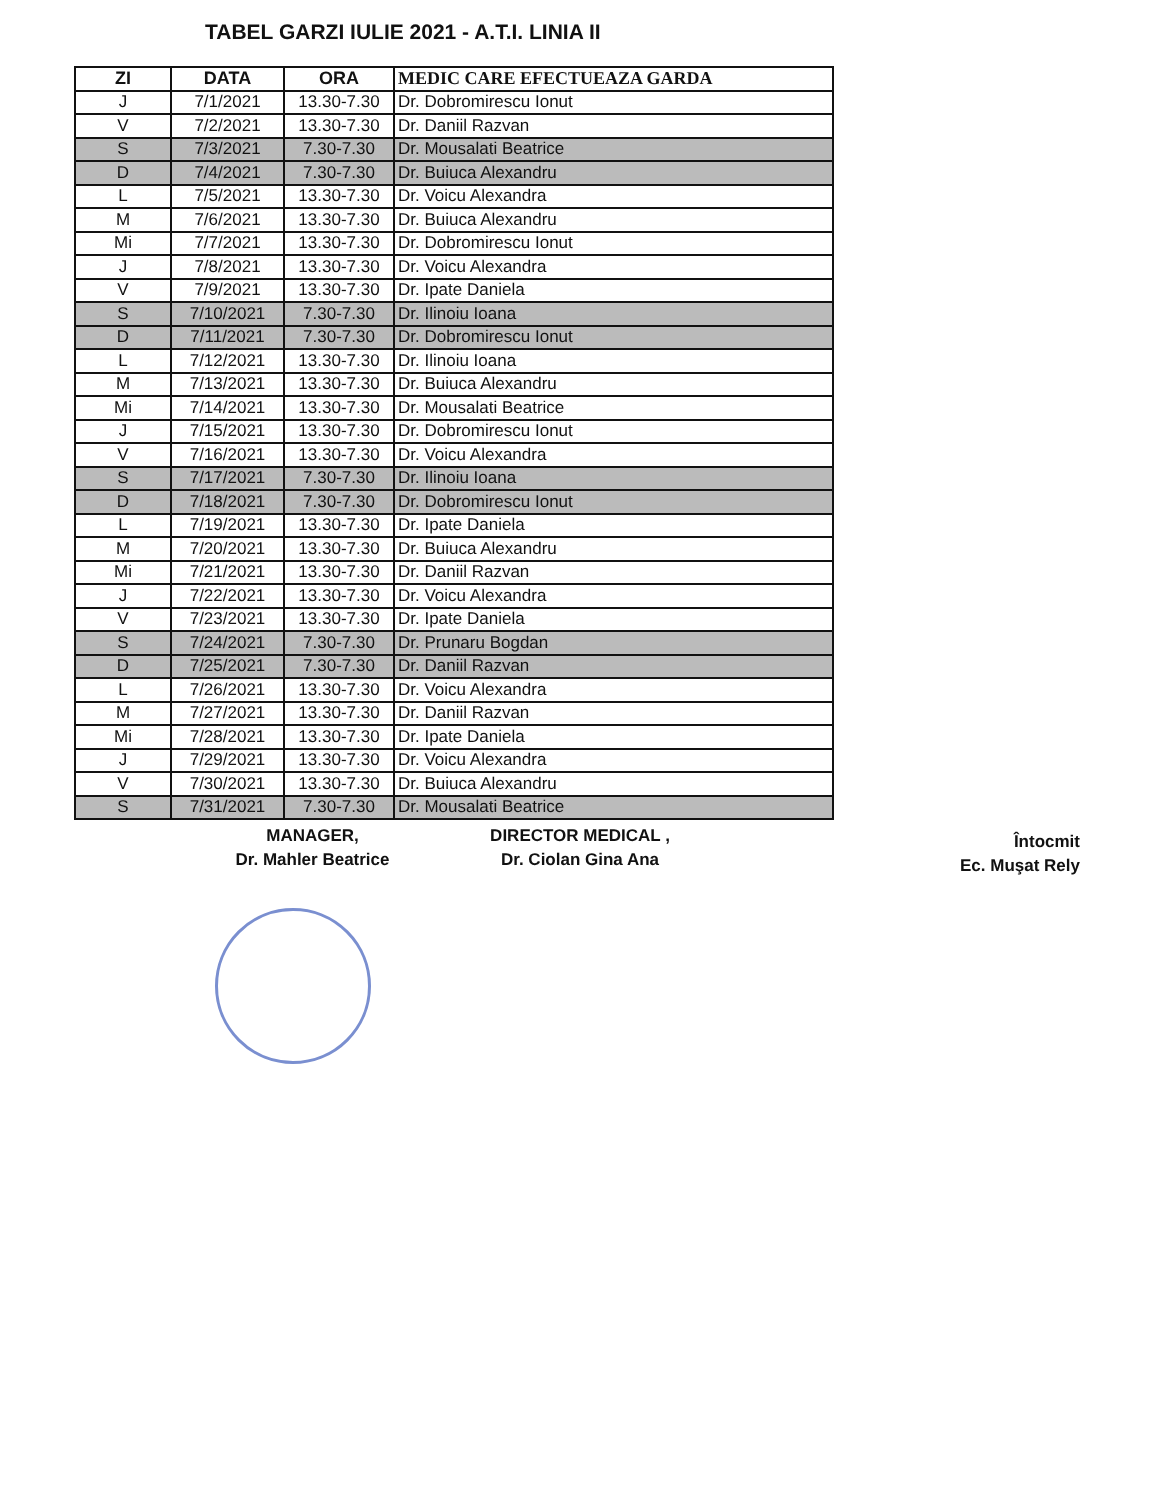TABEL GARZI IULIE 2021 - A.T.I. LINIA II
| ZI | DATA | ORA | MEDIC CARE EFECTUEAZA GARDA |
| --- | --- | --- | --- |
| J | 7/1/2021 | 13.30-7.30 | Dr. Dobromirescu Ionut |
| V | 7/2/2021 | 13.30-7.30 | Dr. Daniil Razvan |
| S | 7/3/2021 | 7.30-7.30 | Dr. Mousalati Beatrice |
| D | 7/4/2021 | 7.30-7.30 | Dr. Buiuca Alexandru |
| L | 7/5/2021 | 13.30-7.30 | Dr. Voicu Alexandra |
| M | 7/6/2021 | 13.30-7.30 | Dr. Buiuca Alexandru |
| Mi | 7/7/2021 | 13.30-7.30 | Dr. Dobromirescu Ionut |
| J | 7/8/2021 | 13.30-7.30 | Dr. Voicu Alexandra |
| V | 7/9/2021 | 13.30-7.30 | Dr. Ipate Daniela |
| S | 7/10/2021 | 7.30-7.30 | Dr. Ilinoiu Ioana |
| D | 7/11/2021 | 7.30-7.30 | Dr. Dobromirescu Ionut |
| L | 7/12/2021 | 13.30-7.30 | Dr. Ilinoiu Ioana |
| M | 7/13/2021 | 13.30-7.30 | Dr. Buiuca Alexandru |
| Mi | 7/14/2021 | 13.30-7.30 | Dr. Mousalati Beatrice |
| J | 7/15/2021 | 13.30-7.30 | Dr. Dobromirescu Ionut |
| V | 7/16/2021 | 13.30-7.30 | Dr. Voicu Alexandra |
| S | 7/17/2021 | 7.30-7.30 | Dr. Ilinoiu Ioana |
| D | 7/18/2021 | 7.30-7.30 | Dr. Dobromirescu Ionut |
| L | 7/19/2021 | 13.30-7.30 | Dr. Ipate Daniela |
| M | 7/20/2021 | 13.30-7.30 | Dr. Buiuca Alexandru |
| Mi | 7/21/2021 | 13.30-7.30 | Dr. Daniil Razvan |
| J | 7/22/2021 | 13.30-7.30 | Dr. Voicu Alexandra |
| V | 7/23/2021 | 13.30-7.30 | Dr. Ipate Daniela |
| S | 7/24/2021 | 7.30-7.30 | Dr. Prunaru Bogdan |
| D | 7/25/2021 | 7.30-7.30 | Dr. Daniil Razvan |
| L | 7/26/2021 | 13.30-7.30 | Dr. Voicu Alexandra |
| M | 7/27/2021 | 13.30-7.30 | Dr. Daniil Razvan |
| Mi | 7/28/2021 | 13.30-7.30 | Dr. Ipate Daniela |
| J | 7/29/2021 | 13.30-7.30 | Dr. Voicu Alexandra |
| V | 7/30/2021 | 13.30-7.30 | Dr. Buiuca Alexandru |
| S | 7/31/2021 | 7.30-7.30 | Dr. Mousalati Beatrice |
MANAGER,
Dr. Mahler Beatrice
DIRECTOR MEDICAL ,
Dr. Ciolan Gina Ana
Întocmit
Ec. Muşat Rely